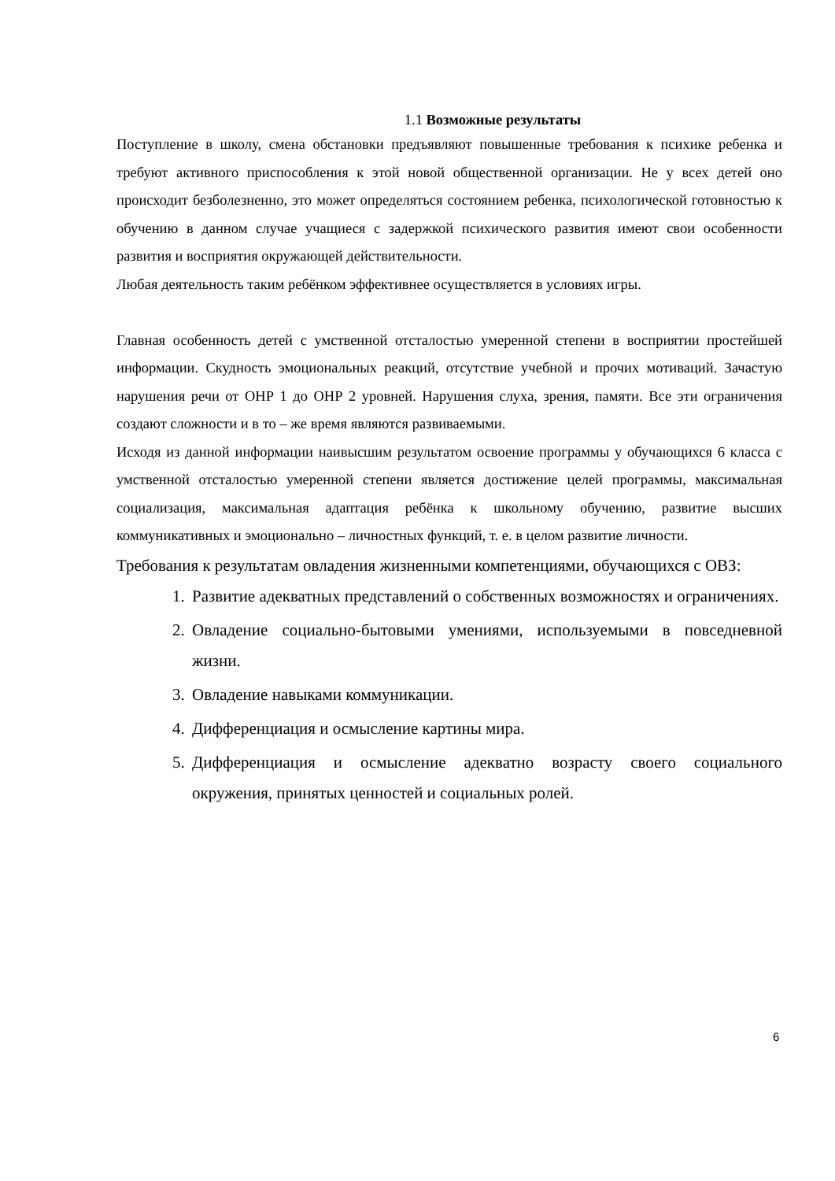1.1 Возможные результаты
Поступление в школу, смена обстановки предъявляют повышенные требования к психике ребенка и требуют активного приспособления к этой новой общественной организации. Не у всех детей оно происходит безболезненно, это может определяться состоянием ребенка, психологической готовностью к обучению в данном случае учащиеся с задержкой психического развития имеют свои особенности развития и восприятия окружающей действительности.
Любая деятельность таким ребёнком эффективнее осуществляется в условиях игры.
Главная особенность детей с умственной отсталостью умеренной степени в восприятии простейшей информации. Скудность эмоциональных реакций, отсутствие учебной и прочих мотиваций. Зачастую нарушения речи от ОНР 1 до ОНР 2 уровней. Нарушения слуха, зрения, памяти. Все эти ограничения создают сложности и в то – же время являются развиваемыми.
Исходя из данной информации наивысшим результатом освоение программы у обучающихся 6 класса с умственной отсталостью умеренной степени является достижение целей программы, максимальная социализация, максимальная адаптация ребёнка к школьному обучению, развитие высших коммуникативных и эмоционально – личностных функций, т. е. в целом развитие личности.
Требования к результатам овладения жизненными компетенциями, обучающихся с ОВЗ:
1. Развитие адекватных представлений о собственных возможностях и ограничениях.
2. Овладение социально-бытовыми умениями, используемыми в повседневной жизни.
3. Овладение навыками коммуникации.
4. Дифференциация и осмысление картины мира.
5. Дифференциация и осмысление адекватно возрасту своего социального окружения, принятых ценностей и социальных ролей.
6